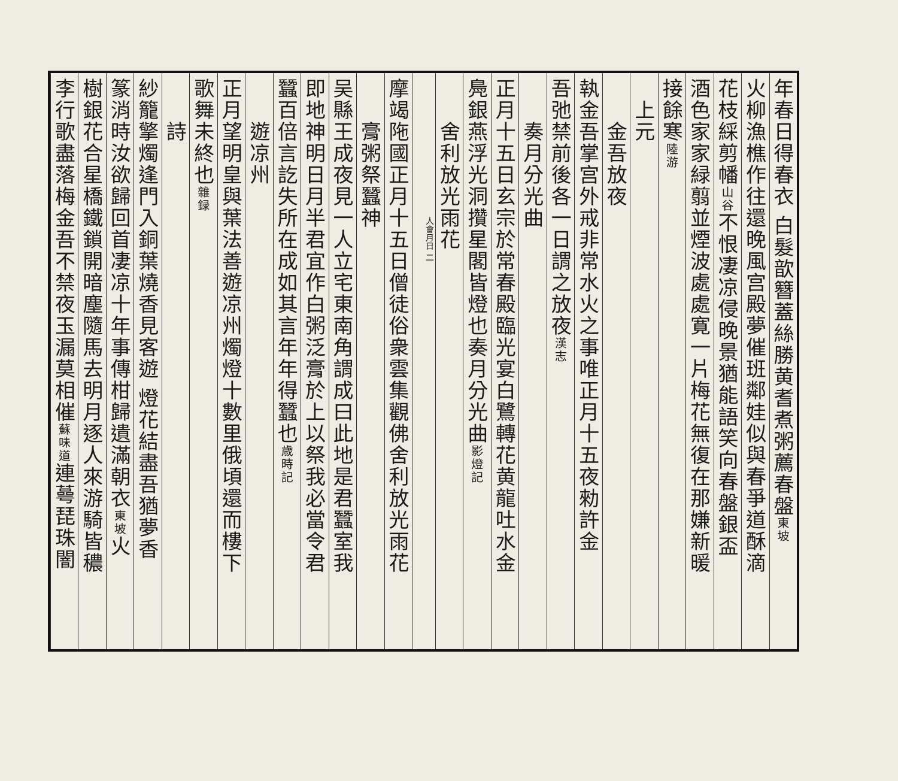年春日得春衣 白髮歆簪蓋絲勝黄耆煮粥薦春盤東坡
火柳漁樵作往還晚風宫殿夢催班鄰娃似與春爭道酥滴
花枝綵剪幡山谷不恨凄凉侵晚景猶能語笑向春盤銀盃
酒色家家緑翦並煙波處處寛一片梅花無復在那嫌新暖
接餘寒陸游
　上元
　　金吾放夜
執金吾掌宫外戒非常水火之事唯正月十五夜勑許金
吾弛禁前後各一日謂之放夜漢志
　　奏月分光曲
正月十五日玄宗於常春殿臨光宴白鷺轉花黄龍吐水金
鳧銀燕浮光洞攢星閣皆燈也奏月分光曲影燈記
　　舍利放光雨花
人會月日 二
摩竭陁國正月十五日僧徒俗衆雲集觀佛舍利放光雨花
　　膏粥祭蠶神
吴縣王成夜見一人立宅東南角謂成曰此地是君蠶室我
即地神明日月半君宜作白粥泛膏於上以祭我必當令君
蠶百倍言訖失所在成如其言年年得蠶也歳時記
　　遊凉州
正月望明皇與葉法善遊凉州燭燈十數里俄頃還而樓下
歌舞未終也雜録
　　詩
紗籠擎燭逢門入銅葉燒香見客遊 燈花結盡吾猶夢香
篆消時汝欲歸回首凄凉十年事傳柑歸遺滿朝衣東坡火
樹銀花合星橋鐵鎖開暗塵隨馬去明月逐人來游騎皆穠
李行歌盡落梅金吾不禁夜玉漏莫相催蘇味道連蕚琵珠闇